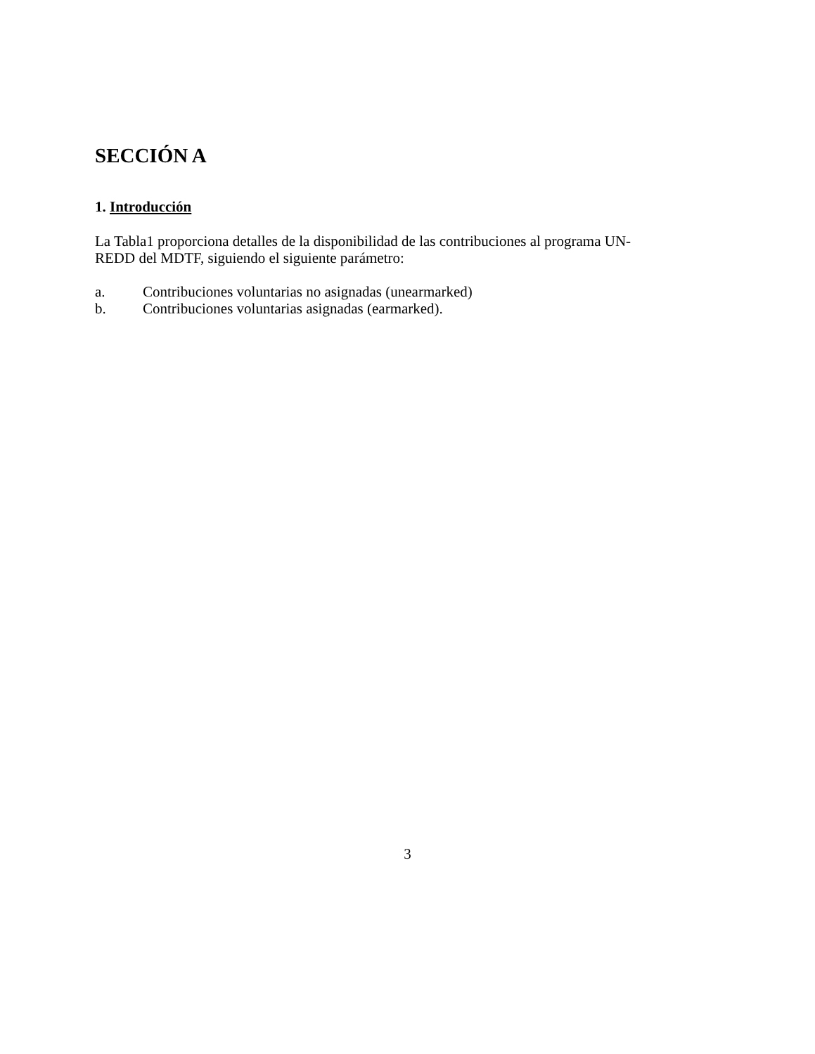SECCIÓN A
1. Introducción
La Tabla1 proporciona detalles de la disponibilidad de las contribuciones al programa UN-
REDD del MDTF, siguiendo el siguiente parámetro:
a. Contribuciones voluntarias no asignadas (unearmarked)
b. Contribuciones voluntarias asignadas (earmarked).
3